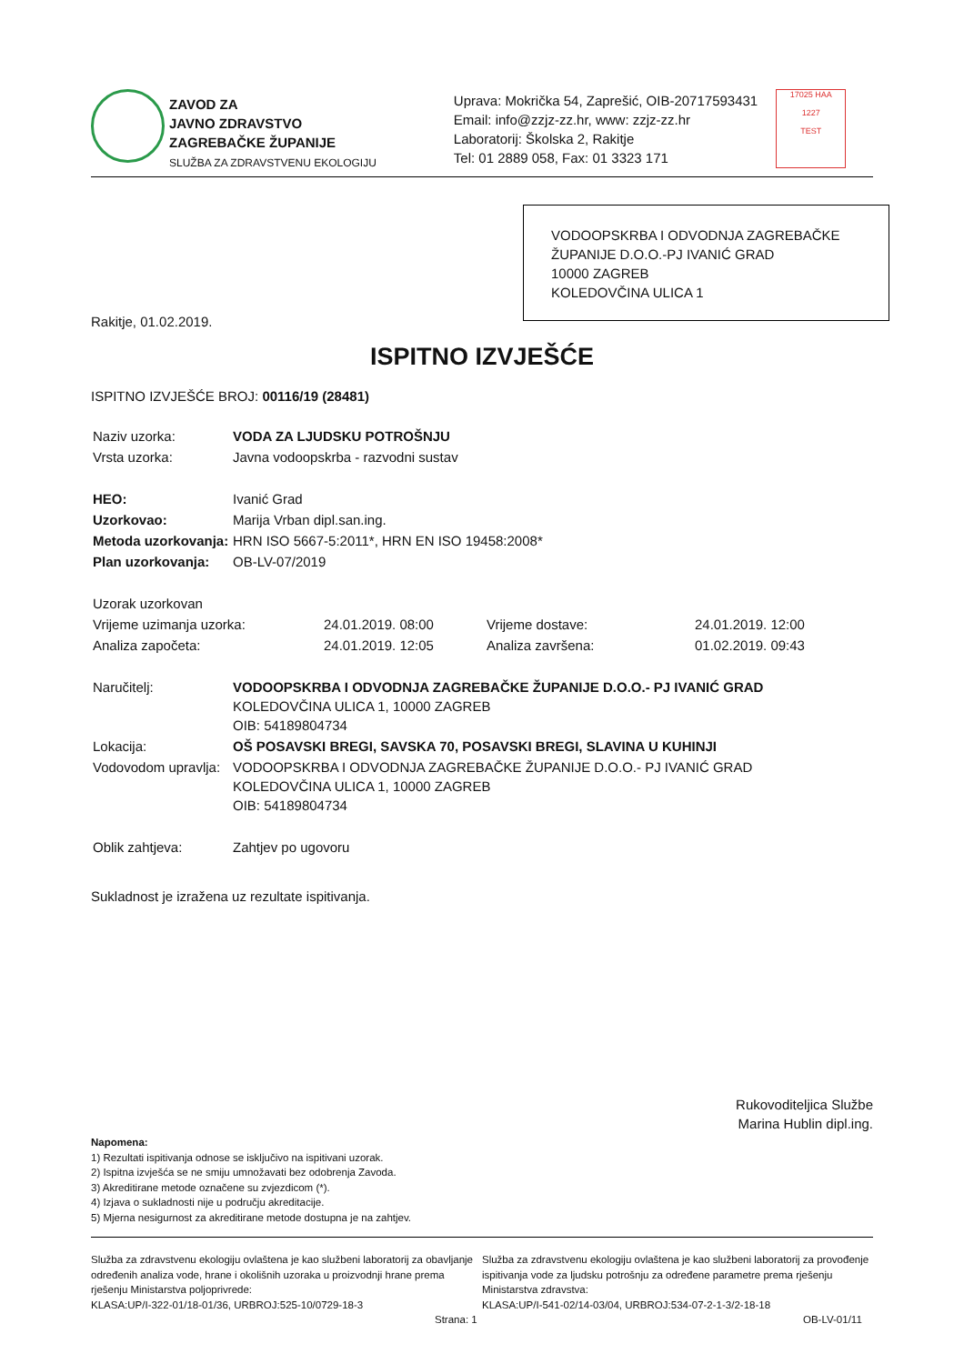ZAVOD ZA
JAVNO ZDRAVSTVO
ZAGREBAČKE ŽUPANIJE
SLUŽBA ZA ZDRAVSTVENU EKOLOGIJU
Uprava: Mokrička 54, Zaprešić, OIB-20717593431
Email: info@zzjz-zz.hr, www: zzjz-zz.hr
Laboratorij: Školska 2, Rakitje
Tel: 01 2889 058, Fax: 01 3323 171
17025 HAA
1227
TEST
VODOOPSKRBA I ODVODNJA ZAGREBAČKE ŽUPANIJE D.O.O.-PJ IVANIĆ GRAD
10000 ZAGREB
KOLEDOVČINA ULICA 1
Rakitje, 01.02.2019.
ISPITNO IZVJEŠĆE
ISPITNO IZVJEŠĆE BROJ: 00116/19 (28481)
| Naziv uzorka: | VODA ZA LJUDSKU POTROŠNJU |
| Vrsta uzorka: | Javna vodoopskrba - razvodni sustav |
| HEO: | Ivanić Grad |
| Uzorkovao: | Marija Vrban dipl.san.ing. |
| Metoda uzorkovanja: | HRN ISO 5667-5:2011*, HRN EN ISO 19458:2008* |
| Plan uzorkovanja: | OB-LV-07/2019 |
| Uzorak uzorkovan | | | |
| Vrijeme uzimanja uzorka: | 24.01.2019. 08:00 | Vrijeme dostave: | 24.01.2019. 12:00 |
| Analiza započeta: | 24.01.2019. 12:05 | Analiza završena: | 01.02.2019. 09:43 |
| Naručitelj: | VODOOPSKRBA I ODVODNJA ZAGREBAČKE ŽUPANIJE D.O.O.- PJ IVANIĆ GRAD KOLEDOVČINA ULICA 1, 10000 ZAGREB OIB: 54189804734 |
| Lokacija: | OŠ POSAVSKI BREGI, SAVSKA 70, POSAVSKI BREGI, SLAVINA U KUHINJI |
| Vodovodom upravlja: | VODOOPSKRBA I ODVODNJA ZAGREBAČKE ŽUPANIJE D.O.O.- PJ IVANIĆ GRAD KOLEDOVČINA ULICA 1, 10000 ZAGREB OIB: 54189804734 |
| Oblik zahtjeva: | Zahtjev po ugovoru |
Sukladnost je izražena uz rezultate ispitivanja.
Rukovoditeljica Službe
Marina Hublin dipl.ing.
Napomena:
1) Rezultati ispitivanja odnose se isključivo na ispitivani uzorak.
2) Ispitna izvješća se ne smiju umnožavati bez odobrenja Zavoda.
3) Akreditirane metode označene su zvjezdicom (*).
4) Izjava o sukladnosti nije u području akreditacije.
5) Mjerna nesigurnost za akreditirane metode dostupna je na zahtjev.
Služba za zdravstvenu ekologiju ovlaštena je kao službeni laboratorij za obavljanje određenih analiza vode, hrane i okolišnih uzoraka u proizvodnji hrane prema rješenju Ministarstva poljoprivrede:
KLASA:UP/I-322-01/18-01/36, URBROJ:525-10/0729-18-3
Strana: 1
Služba za zdravstvenu ekologiju ovlaštena je kao službeni laboratorij za provođenje ispitivanja vode za ljudsku potrošnju za određene parametre prema rješenju Ministarstva zdravstva:
KLASA:UP/I-541-02/14-03/04, URBROJ:534-07-2-1-3/2-18-18
OB-LV-01/11